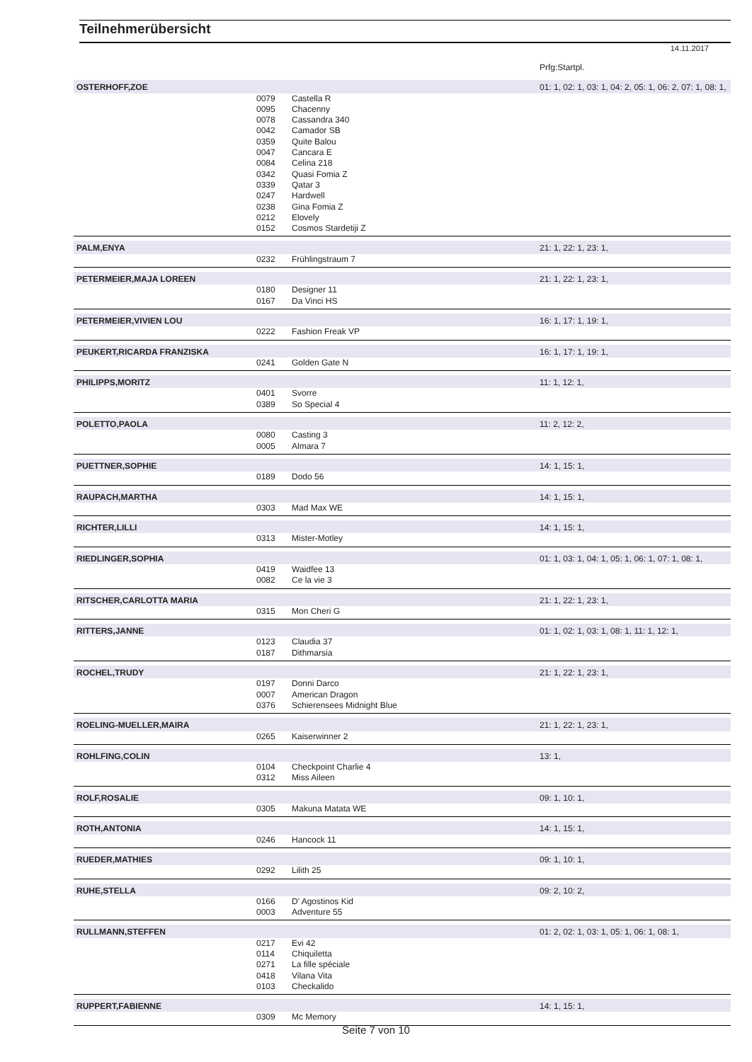Teilnehmerübersicht
14.11.2017
| | | | Prfg:Startpl. |
| OSTERHOFF,ZOE | | | 01: 1, 02: 1, 03: 1, 04: 2, 05: 1, 06: 2, 07: 1, 08: 1, |
| | 0079 | Castella R | |
| | 0095 | Chacenny | |
| | 0078 | Cassandra 340 | |
| | 0042 | Camador SB | |
| | 0359 | Quite Balou | |
| | 0047 | Cancara E | |
| | 0084 | Celina 218 | |
| | 0342 | Quasi Fomia Z | |
| | 0339 | Qatar 3 | |
| | 0247 | Hardwell | |
| | 0238 | Gina Fomia Z | |
| | 0212 | Elovely | |
| | 0152 | Cosmos Stardetiji Z | |
| PALM,ENYA | | | 21: 1, 22: 1, 23: 1, |
| | 0232 | Frühlingstraum 7 | |
| PETERMEIER,MAJA LOREEN | | | 21: 1, 22: 1, 23: 1, |
| | 0180 | Designer 11 | |
| | 0167 | Da Vinci HS | |
| PETERMEIER,VIVIEN LOU | | | 16: 1, 17: 1, 19: 1, |
| | 0222 | Fashion Freak VP | |
| PEUKERT,RICARDA FRANZISKA | | | 16: 1, 17: 1, 19: 1, |
| | 0241 | Golden Gate N | |
| PHILIPPS,MORITZ | | | 11: 1, 12: 1, |
| | 0401 | Svorre | |
| | 0389 | So Special 4 | |
| POLETTO,PAOLA | | | 11: 2, 12: 2, |
| | 0080 | Casting 3 | |
| | 0005 | Almara 7 | |
| PUETTNER,SOPHIE | | | 14: 1, 15: 1, |
| | 0189 | Dodo 56 | |
| RAUPACH,MARTHA | | | 14: 1, 15: 1, |
| | 0303 | Mad Max WE | |
| RICHTER,LILLI | | | 14: 1, 15: 1, |
| | 0313 | Mister-Motley | |
| RIEDLINGER,SOPHIA | | | 01: 1, 03: 1, 04: 1, 05: 1, 06: 1, 07: 1, 08: 1, |
| | 0419 | Waidfee 13 | |
| | 0082 | Ce la vie 3 | |
| RITSCHER,CARLOTTA MARIA | | | 21: 1, 22: 1, 23: 1, |
| | 0315 | Mon Cheri G | |
| RITTERS,JANNE | | | 01: 1, 02: 1, 03: 1, 08: 1, 11: 1, 12: 1, |
| | 0123 | Claudia 37 | |
| | 0187 | Dithmarsia | |
| ROCHEL,TRUDY | | | 21: 1, 22: 1, 23: 1, |
| | 0197 | Donni Darco | |
| | 0007 | American Dragon | |
| | 0376 | Schierensees Midnight Blue | |
| ROELING-MUELLER,MAIRA | | | 21: 1, 22: 1, 23: 1, |
| | 0265 | Kaiserwinner 2 | |
| ROHLFING,COLIN | | | 13: 1, |
| | 0104 | Checkpoint Charlie 4 | |
| | 0312 | Miss Aileen | |
| ROLF,ROSALIE | | | 09: 1, 10: 1, |
| | 0305 | Makuna Matata WE | |
| ROTH,ANTONIA | | | 14: 1, 15: 1, |
| | 0246 | Hancock 11 | |
| RUEDER,MATHIES | | | 09: 1, 10: 1, |
| | 0292 | Lilith 25 | |
| RUHE,STELLA | | | 09: 2, 10: 2, |
| | 0166 | D' Agostinos Kid | |
| | 0003 | Adventure 55 | |
| RULLMANN,STEFFEN | | | 01: 2, 02: 1, 03: 1, 05: 1, 06: 1, 08: 1, |
| | 0217 | Evi 42 | |
| | 0114 | Chiquiletta | |
| | 0271 | La fille spéciale | |
| | 0418 | Vilana Vita | |
| | 0103 | Checkalido | |
| RUPPERT,FABIENNE | | | 14: 1, 15: 1, |
| | 0309 | Mc Memory | |
Seite 7 von 10